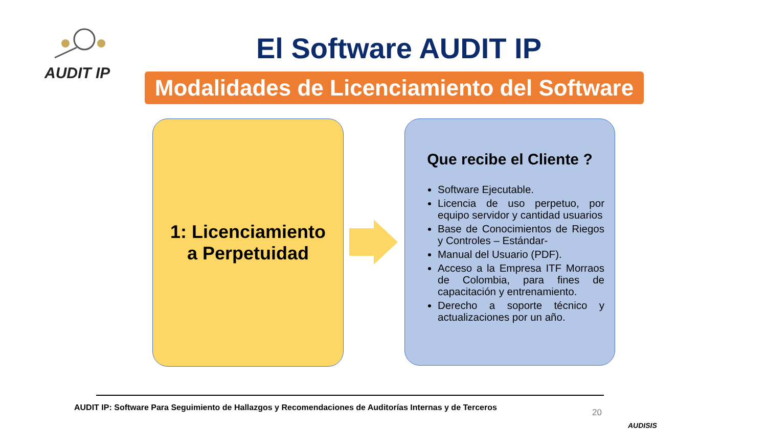AUDIT IP
El Software AUDIT IP
Modalidades de Licenciamiento del Software
1: Licenciamiento
a Perpetuidad
Que recibe el Cliente ?
Software Ejecutable.
Licencia de uso perpetuo, por equipo servidor y cantidad usuarios
Base de Conocimientos de Riegos y Controles – Estándar-
Manual del Usuario (PDF).
Acceso a la Empresa ITF Morraos de Colombia, para fines de capacitación y entrenamiento.
Derecho a soporte técnico y actualizaciones por un año.
AUDIT IP: Software Para Seguimiento de Hallazgos y Recomendaciones de Auditorías Internas y de Terceros
20
AUDISIS